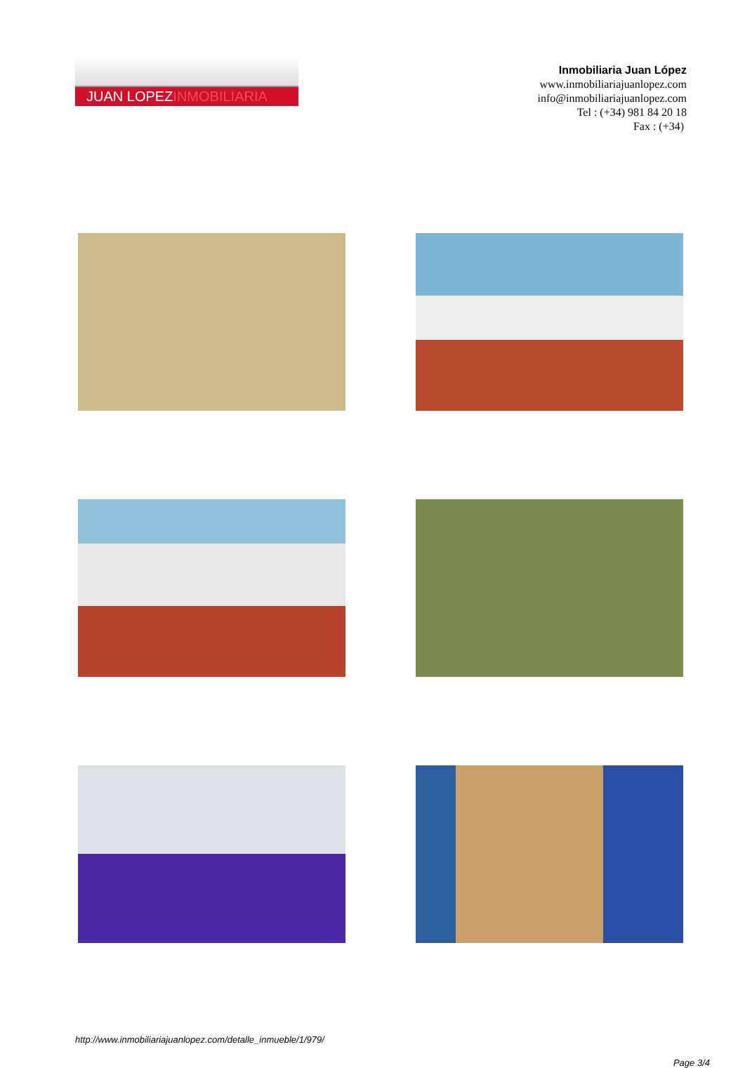JUAN LOPEZINMOBILIARIA
Inmobiliaria Juan López
www.inmobiliariajuanlopez.com
info@inmobiliariajuanlopez.com
Tel : (+34) 981 84 20 18
Fax : (+34)
http://www.inmobiliariajuanlopez.com/detalle_inmueble/1/979/
Page 3/4